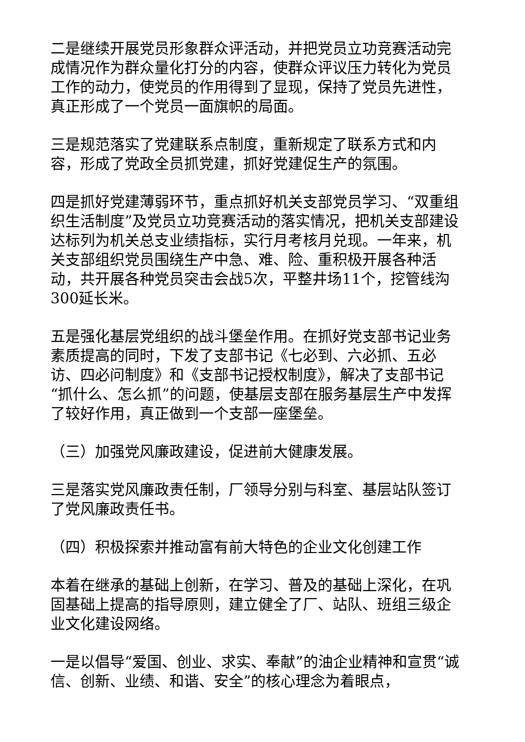二是继续开展党员形象群众评活动，并把党员立功竞赛活动完成情况作为群众量化打分的内容，使群众评议压力转化为党员工作的动力，使党员的作用得到了显现，保持了党员先进性，真正形成了一个党员一面旗帜的局面。
三是规范落实了党建联系点制度，重新规定了联系方式和内容，形成了党政全员抓党建，抓好党建促生产的氛围。
四是抓好党建薄弱环节，重点抓好机关支部党员学习、“双重组织生活制度”及党员立功竞赛活动的落实情况，把机关支部建设达标列为机关总支业绩指标，实行月考核月兑现。一年来，机关支部组织党员围绕生产中急、难、险、重积极开展各种活动，共开展各种党员突击会战5次，平整井场11个，挖管线沟300延长米。
五是强化基层党组织的战斗堡垒作用。在抓好党支部书记业务素质提高的同时，下发了支部书记《七必到、六必抓、五必访、四必问制度》和《支部书记授权制度》，解决了支部书记“抓什么、怎么抓”的问题，使基层支部在服务基层生产中发挥了较好作用，真正做到一个支部一座堡垒。
（三）加强党风廉政建设，促进前大健康发展。
三是落实党风廉政责任制，厂领导分别与科室、基层站队签订了党风廉政责任书。
（四）积极探索并推动富有前大特色的企业文化创建工作
本着在继承的基础上创新，在学习、普及的基础上深化，在巩固基础上提高的指导原则，建立健全了厂、站队、班组三级企业文化建设网络。
一是以倡导“爱国、创业、求实、奉献”的油企业精神和宣贯“诚信、创新、业绩、和谐、安全”的核心理念为着眼点，